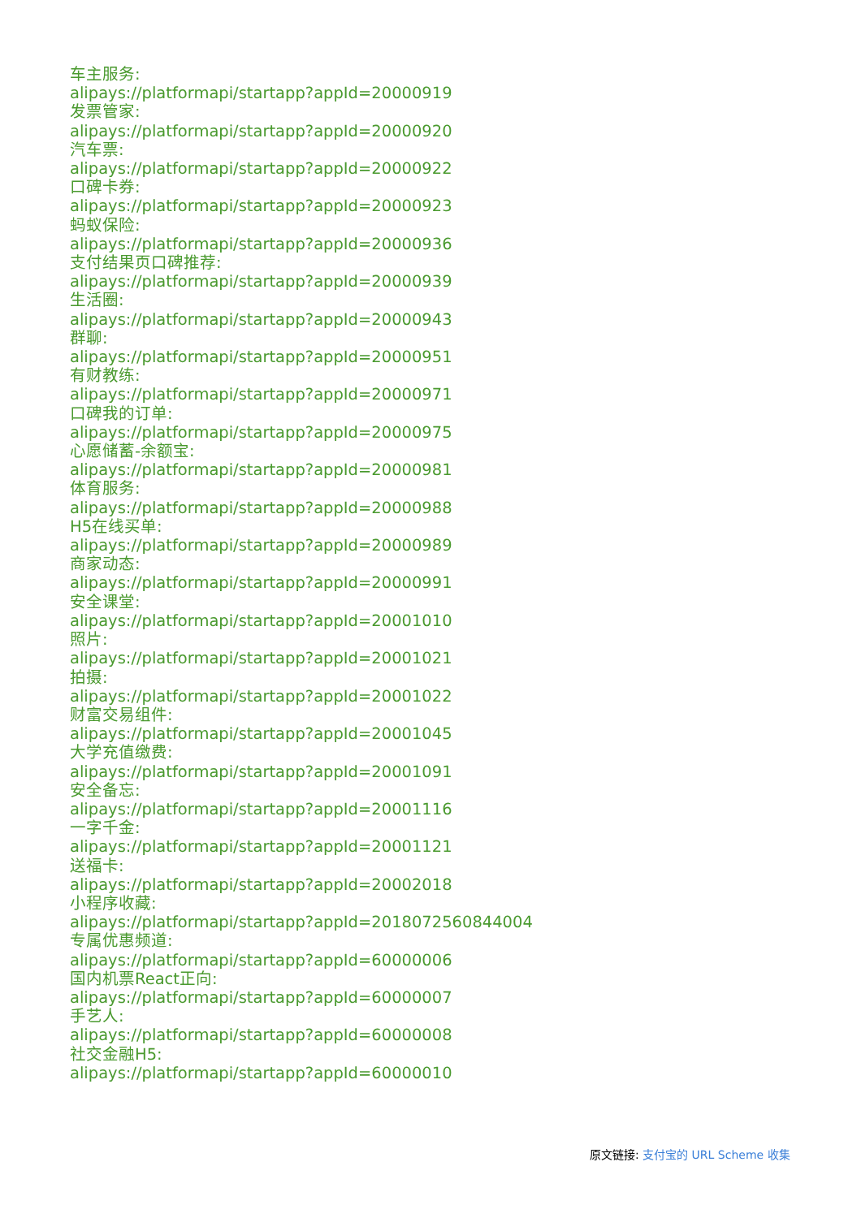车主服务:
alipays://platformapi/startapp?appId=20000919
发票管家:
alipays://platformapi/startapp?appId=20000920
汽车票:
alipays://platformapi/startapp?appId=20000922
口碑卡券:
alipays://platformapi/startapp?appId=20000923
蚂蚁保险:
alipays://platformapi/startapp?appId=20000936
支付结果页口碑推荐:
alipays://platformapi/startapp?appId=20000939
生活圈:
alipays://platformapi/startapp?appId=20000943
群聊:
alipays://platformapi/startapp?appId=20000951
有财教练:
alipays://platformapi/startapp?appId=20000971
口碑我的订单:
alipays://platformapi/startapp?appId=20000975
心愿储蓄-余额宝:
alipays://platformapi/startapp?appId=20000981
体育服务:
alipays://platformapi/startapp?appId=20000988
H5在线买单:
alipays://platformapi/startapp?appId=20000989
商家动态:
alipays://platformapi/startapp?appId=20000991
安全课堂:
alipays://platformapi/startapp?appId=20001010
照片:
alipays://platformapi/startapp?appId=20001021
拍摄:
alipays://platformapi/startapp?appId=20001022
财富交易组件:
alipays://platformapi/startapp?appId=20001045
大学充值缴费:
alipays://platformapi/startapp?appId=20001091
安全备忘:
alipays://platformapi/startapp?appId=20001116
一字千金:
alipays://platformapi/startapp?appId=20001121
送福卡:
alipays://platformapi/startapp?appId=20002018
小程序收藏:
alipays://platformapi/startapp?appId=2018072560844004
专属优惠频道:
alipays://platformapi/startapp?appId=60000006
国内机票React正向:
alipays://platformapi/startapp?appId=60000007
手艺人:
alipays://platformapi/startapp?appId=60000008
社交金融H5:
alipays://platformapi/startapp?appId=60000010
原文链接: 支付宝的 URL Scheme 收集